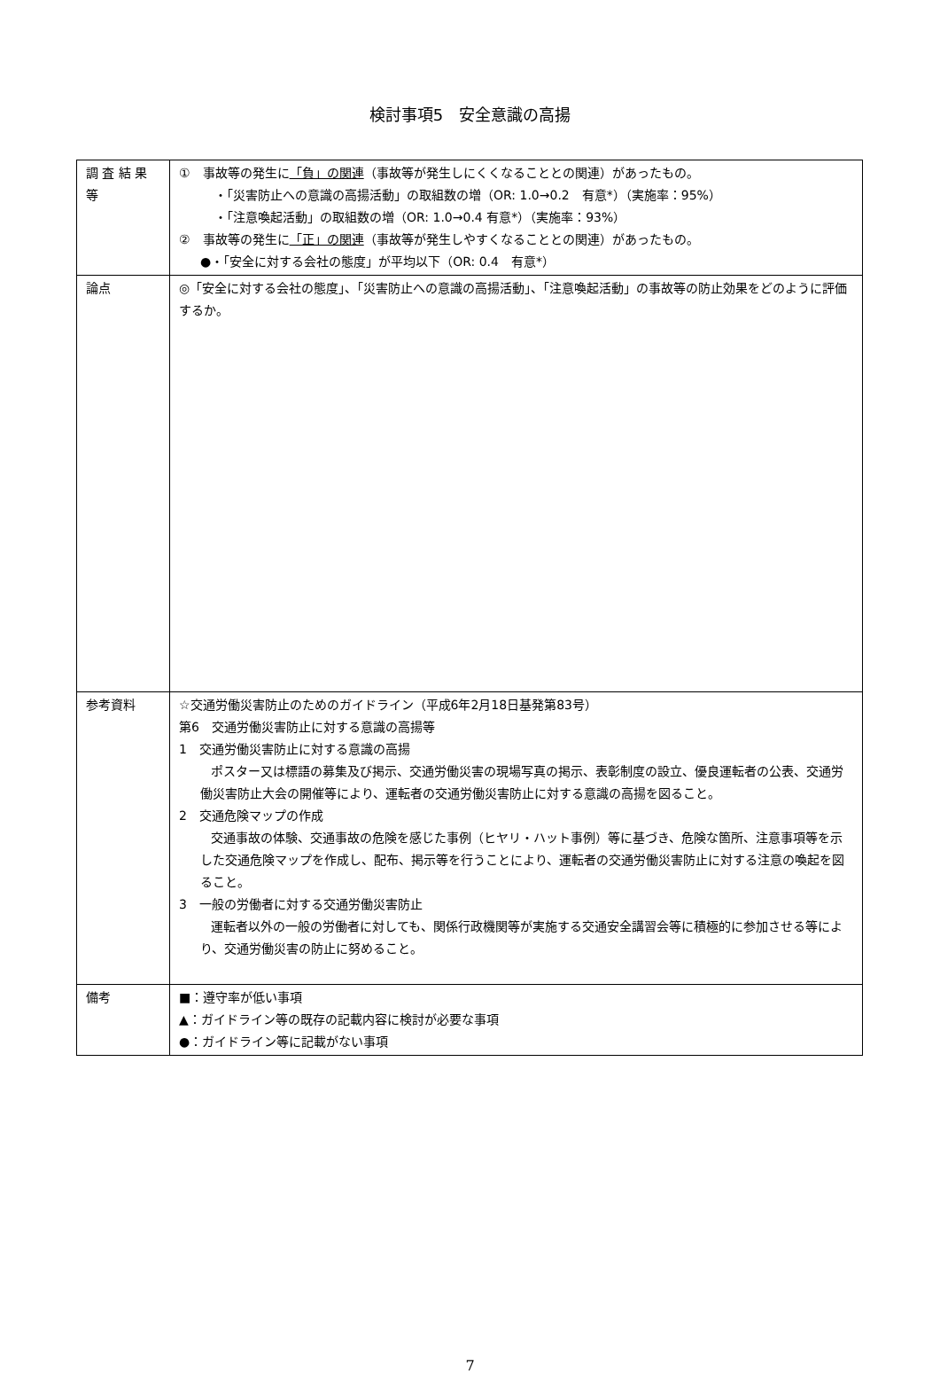検討事項5　安全意識の高揚
| 調 査 結 果 等 | ① 事故等の発生に 「負」の関連 （事故等が発生しにくくなることとの関連）があったもの。 ・「災害防止への意識の高揚活動」の取組数の増（OR: 1.0→0.2 有意*）（実施率：95%） ・「注意喚起活動」の取組数の増（OR: 1.0→0.4 有意*）（実施率：93%） ② 事故等の発生に 「正」の関連 （事故等が発生しやすくなることとの関連）があったもの。 ●・「安全に対する会社の態度」が平均以下（OR: 0.4 有意*） |
| 論点 | ◎「安全に対する会社の態度」、「災害防止への意識の高揚活動」、「注意喚起活動」の事故等の防止効果をどのように評価するか。 |
| 参考資料 | ☆交通労働災害防止のためのガイドライン（平成6年2月18日基発第83号） 第6 交通労働災害防止に対する意識の高揚等 1 交通労働災害防止に対する意識の高揚 ポスター又は標語の募集及び掲示、交通労働災害の現場写真の掲示、表彰制度の設立、優良運転者の公表、交通労働災害防止大会の開催等により、運転者の交通労働災害防止に対する意識の高揚を図ること。 2 交通危険マップの作成 交通事故の体験、交通事故の危険を感じた事例（ヒヤリ・ハット事例）等に基づき、危険な箇所、注意事項等を示した交通危険マップを作成し、配布、掲示等を行うことにより、運転者の交通労働災害防止に対する注意の喚起を図ること。 3 一般の労働者に対する交通労働災害防止 運転者以外の一般の労働者に対しても、関係行政機関等が実施する交通安全講習会等に積極的に参加させる等により、交通労働災害の防止に努めること。 |
| 備考 | ■：遵守率が低い事項 ▲：ガイドライン等の既存の記載内容に検討が必要な事項 ●：ガイドライン等に記載がない事項 |
7